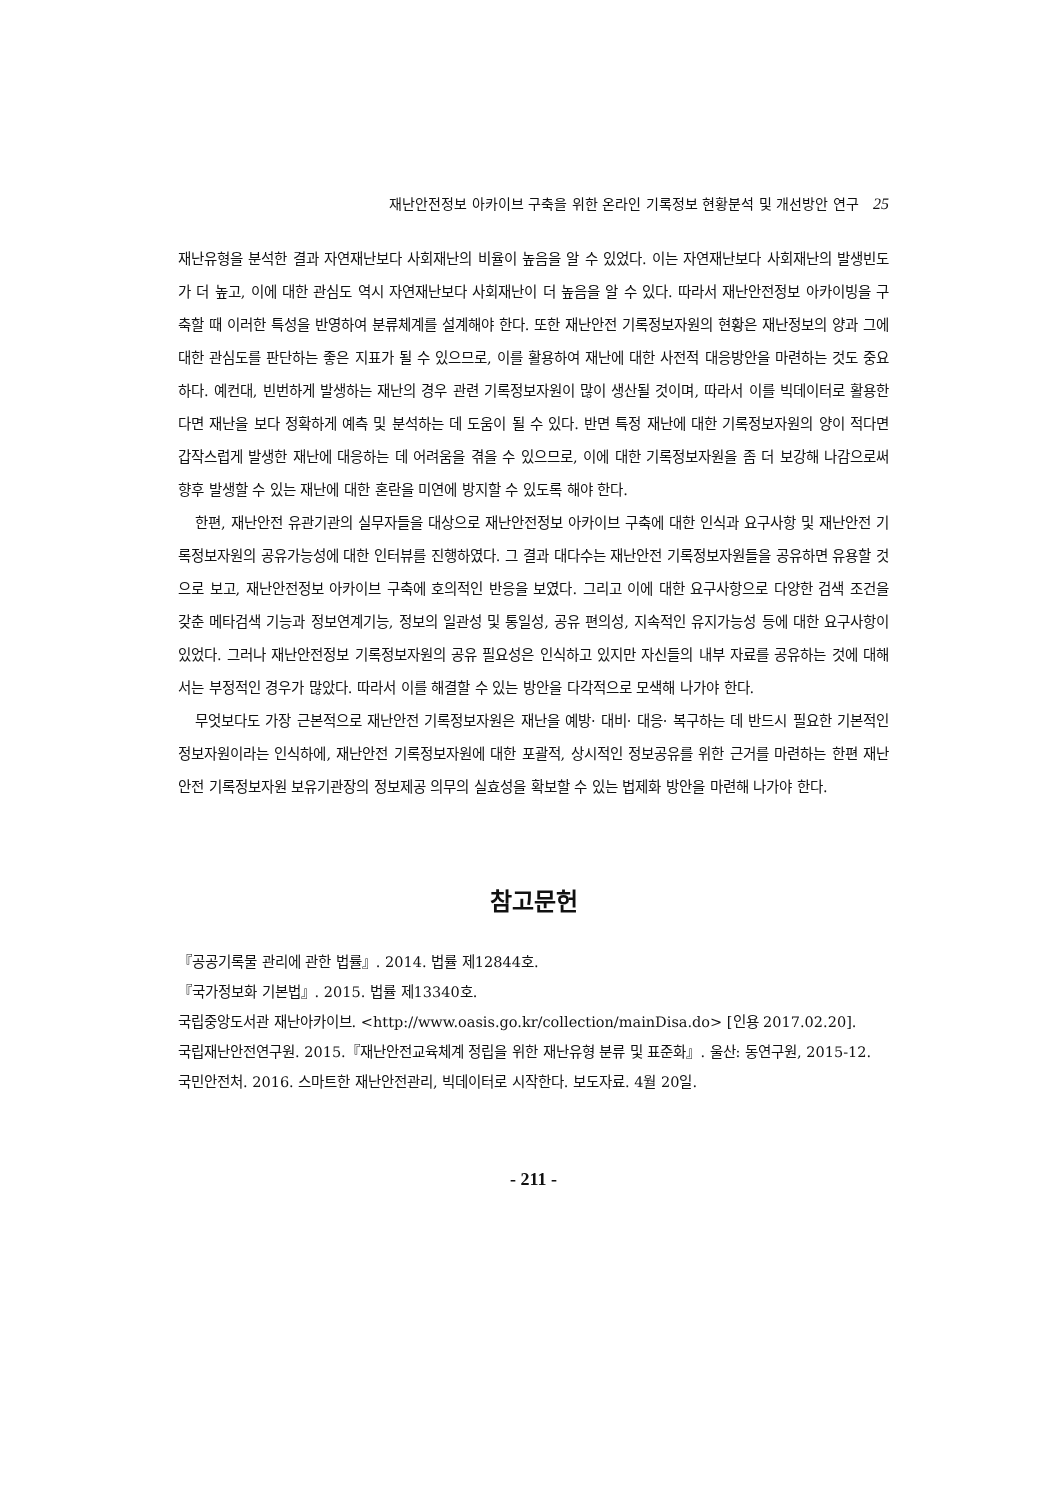재난안전정보 아카이브 구축을 위한 온라인 기록정보 현황분석 및 개선방안 연구 25
재난유형을 분석한 결과 자연재난보다 사회재난의 비율이 높음을 알 수 있었다. 이는 자연재난보다 사회재난의 발생빈도가 더 높고, 이에 대한 관심도 역시 자연재난보다 사회재난이 더 높음을 알 수 있다. 따라서 재난안전정보 아카이빙을 구축할 때 이러한 특성을 반영하여 분류체계를 설계해야 한다. 또한 재난안전 기록정보자원의 현황은 재난정보의 양과 그에 대한 관심도를 판단하는 좋은 지표가 될 수 있으므로, 이를 활용하여 재난에 대한 사전적 대응방안을 마련하는 것도 중요하다. 예컨대, 빈번하게 발생하는 재난의 경우 관련 기록정보자원이 많이 생산될 것이며, 따라서 이를 빅데이터로 활용한다면 재난을 보다 정확하게 예측 및 분석하는 데 도움이 될 수 있다. 반면 특정 재난에 대한 기록정보자원의 양이 적다면 갑작스럽게 발생한 재난에 대응하는 데 어려움을 겪을 수 있으므로, 이에 대한 기록정보자원을 좀 더 보강해 나감으로써 향후 발생할 수 있는 재난에 대한 혼란을 미연에 방지할 수 있도록 해야 한다.
한편, 재난안전 유관기관의 실무자들을 대상으로 재난안전정보 아카이브 구축에 대한 인식과 요구사항 및 재난안전 기록정보자원의 공유가능성에 대한 인터뷰를 진행하였다. 그 결과 대다수는 재난안전 기록정보자원들을 공유하면 유용할 것으로 보고, 재난안전정보 아카이브 구축에 호의적인 반응을 보였다. 그리고 이에 대한 요구사항으로 다양한 검색 조건을 갖춘 메타검색 기능과 정보연계기능, 정보의 일관성 및 통일성, 공유 편의성, 지속적인 유지가능성 등에 대한 요구사항이 있었다. 그러나 재난안전정보 기록정보자원의 공유 필요성은 인식하고 있지만 자신들의 내부 자료를 공유하는 것에 대해서는 부정적인 경우가 많았다. 따라서 이를 해결할 수 있는 방안을 다각적으로 모색해 나가야 한다.
무엇보다도 가장 근본적으로 재난안전 기록정보자원은 재난을 예방· 대비· 대응· 복구하는 데 반드시 필요한 기본적인 정보자원이라는 인식하에, 재난안전 기록정보자원에 대한 포괄적, 상시적인 정보공유를 위한 근거를 마련하는 한편 재난안전 기록정보자원 보유기관장의 정보제공 의무의 실효성을 확보할 수 있는 법제화 방안을 마련해 나가야 한다.
참고문헌
『공공기록물 관리에 관한 법률』. 2014. 법률 제12844호.
『국가정보화 기본법』. 2015. 법률 제13340호.
국립중앙도서관 재난아카이브. <http://www.oasis.go.kr/collection/mainDisa.do> [인용 2017.02.20].
국립재난안전연구원. 2015.『재난안전교육체계 정립을 위한 재난유형 분류 및 표준화』. 울산: 동연구원, 2015-12.
국민안전처. 2016. 스마트한 재난안전관리, 빅데이터로 시작한다. 보도자료. 4월 20일.
- 211 -